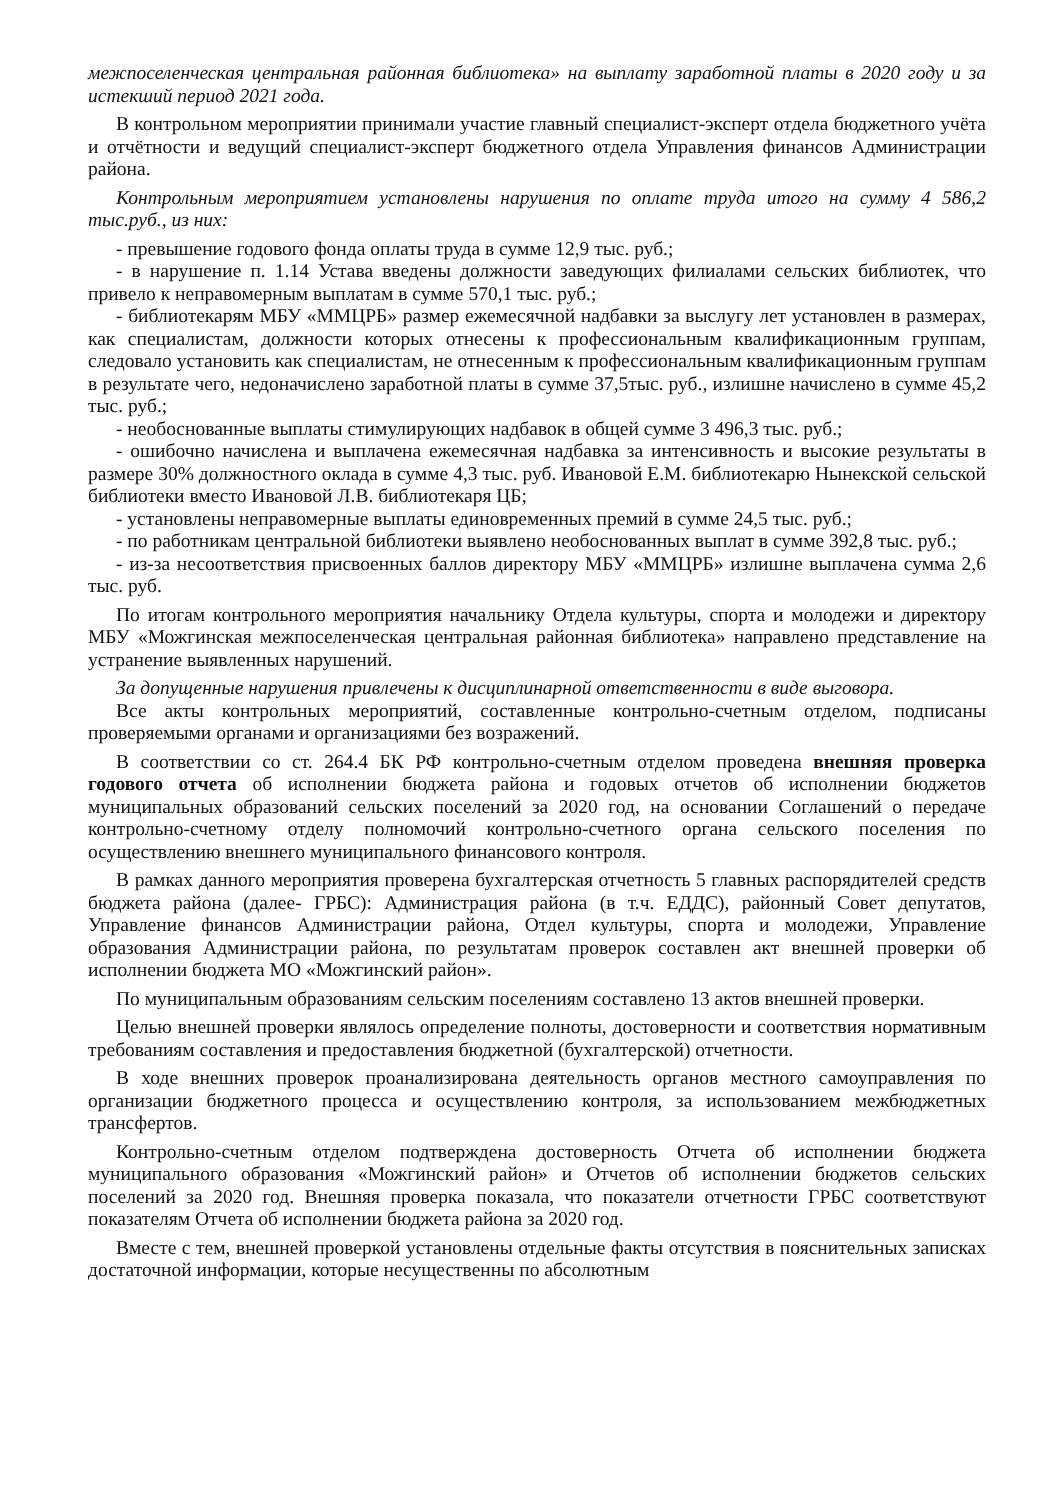межпоселенческая центральная районная библиотека» на выплату заработной платы в 2020 году и за истекший период 2021 года.
В контрольном мероприятии принимали участие главный специалист-эксперт отдела бюджетного учёта и отчётности и ведущий специалист-эксперт бюджетного отдела Управления финансов Администрации района.
Контрольным мероприятием установлены нарушения по оплате труда итого на сумму 4 586,2 тыс.руб., из них:
- превышение годового фонда оплаты труда в сумме 12,9 тыс. руб.;
- в нарушение п. 1.14 Устава введены должности заведующих филиалами сельских библиотек, что привело к неправомерным выплатам в сумме 570,1 тыс. руб.;
- библиотекарям МБУ «ММЦРБ» размер ежемесячной надбавки за выслугу лет установлен в размерах, как специалистам, должности которых отнесены к профессиональным квалификационным группам, следовало установить как специалистам, не отнесенным к профессиональным квалификационным группам в результате чего, недоначислено заработной платы в сумме 37,5тыс. руб., излишне начислено в сумме 45,2 тыс. руб.;
- необоснованные выплаты стимулирующих надбавок в общей сумме 3 496,3 тыс. руб.;
- ошибочно начислена и выплачена ежемесячная надбавка за интенсивность и высокие результаты в размере 30% должностного оклада в сумме 4,3 тыс. руб. Ивановой Е.М. библиотекарю Нынекской сельской библиотеки вместо Ивановой Л.В. библиотекаря ЦБ;
- установлены неправомерные выплаты единовременных премий в сумме 24,5 тыс. руб.;
- по работникам центральной библиотеки выявлено необоснованных выплат в сумме 392,8 тыс. руб.;
- из-за несоответствия присвоенных баллов директору МБУ «ММЦРБ» излишне выплачена сумма 2,6 тыс. руб.
По итогам контрольного мероприятия начальнику Отдела культуры, спорта и молодежи и директору МБУ «Можгинская межпоселенческая центральная районная библиотека» направлено представление на устранение выявленных нарушений.
За допущенные нарушения привлечены к дисциплинарной ответственности в виде выговора.
Все акты контрольных мероприятий, составленные контрольно-счетным отделом, подписаны проверяемыми органами и организациями без возражений.
В соответствии со ст. 264.4 БК РФ контрольно-счетным отделом проведена внешняя проверка годового отчета об исполнении бюджета района и годовых отчетов об исполнении бюджетов муниципальных образований сельских поселений за 2020 год, на основании Соглашений о передаче контрольно-счетному отделу полномочий контрольно-счетного органа сельского поселения по осуществлению внешнего муниципального финансового контроля.
В рамках данного мероприятия проверена бухгалтерская отчетность 5 главных распорядителей средств бюджета района (далее- ГРБС): Администрация района (в т.ч. ЕДДС), районный Совет депутатов, Управление финансов Администрации района, Отдел культуры, спорта и молодежи, Управление образования Администрации района, по результатам проверок составлен акт внешней проверки об исполнении бюджета МО «Можгинский район».
По муниципальным образованиям сельским поселениям составлено 13 актов внешней проверки.
Целью внешней проверки являлось определение полноты, достоверности и соответствия нормативным требованиям составления и предоставления бюджетной (бухгалтерской) отчетности.
В ходе внешних проверок проанализирована деятельность органов местного самоуправления по организации бюджетного процесса и осуществлению контроля, за использованием межбюджетных трансфертов.
Контрольно-счетным отделом подтверждена достоверность Отчета об исполнении бюджета муниципального образования «Можгинский район» и Отчетов об исполнении бюджетов сельских поселений за 2020 год. Внешняя проверка показала, что показатели отчетности ГРБС соответствуют показателям Отчета об исполнении бюджета района за 2020 год.
Вместе с тем, внешней проверкой установлены отдельные факты отсутствия в пояснительных записках достаточной информации, которые несущественны по абсолютным